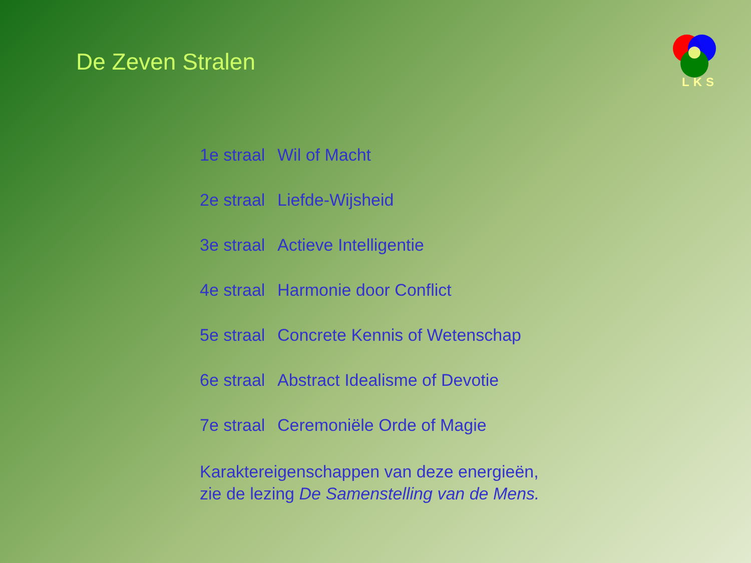De Zeven Stralen
LKS
1e straal Wil of Macht
2e straal Liefde-Wijsheid
3e straal Actieve Intelligentie
4e straal Harmonie door Conflict
5e straal Concrete Kennis of Wetenschap
6e straal Abstract Idealisme of Devotie
7e straal Ceremoniële Orde of Magie
Karaktereigenschappen van deze energieën,
zie de lezing De Samenstelling van de Mens.